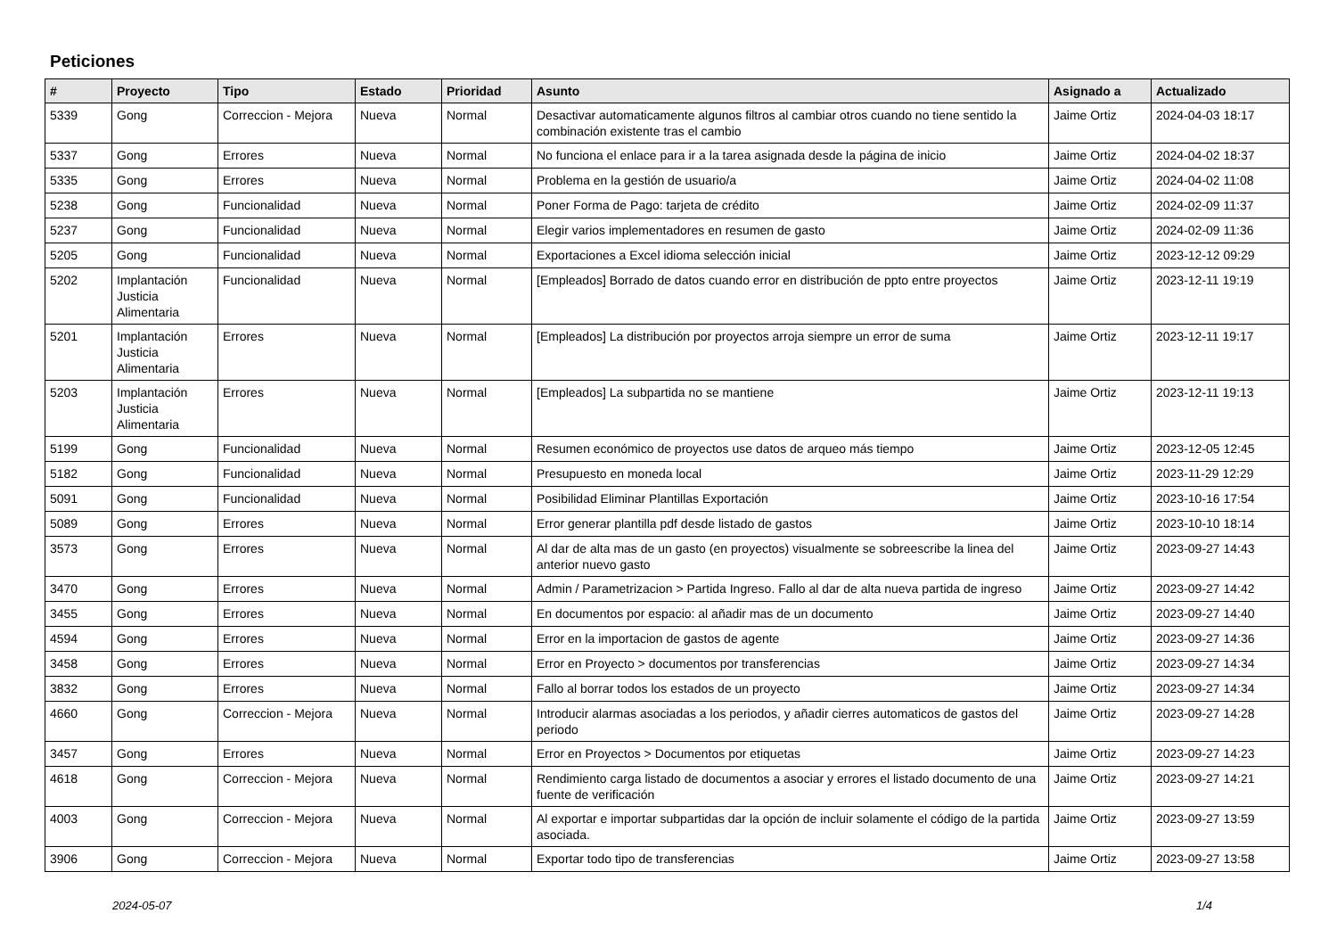Peticiones
| # | Proyecto | Tipo | Estado | Prioridad | Asunto | Asignado a | Actualizado |
| --- | --- | --- | --- | --- | --- | --- | --- |
| 5339 | Gong | Correccion - Mejora | Nueva | Normal | Desactivar automaticamente algunos filtros al cambiar otros cuando no tiene sentido la combinación existente tras el cambio | Jaime Ortiz | 2024-04-03 18:17 |
| 5337 | Gong | Errores | Nueva | Normal | No funciona el enlace para ir a la tarea asignada desde la página de inicio | Jaime Ortiz | 2024-04-02 18:37 |
| 5335 | Gong | Errores | Nueva | Normal | Problema en la gestión de usuario/a | Jaime Ortiz | 2024-04-02 11:08 |
| 5238 | Gong | Funcionalidad | Nueva | Normal | Poner Forma de Pago: tarjeta de crédito | Jaime Ortiz | 2024-02-09 11:37 |
| 5237 | Gong | Funcionalidad | Nueva | Normal | Elegir varios implementadores en resumen de gasto | Jaime Ortiz | 2024-02-09 11:36 |
| 5205 | Gong | Funcionalidad | Nueva | Normal | Exportaciones a Excel idioma selección inicial | Jaime Ortiz | 2023-12-12 09:29 |
| 5202 | Implantación Justicia Alimentaria | Funcionalidad | Nueva | Normal | [Empleados] Borrado de datos cuando error en distribución de ppto entre proyectos | Jaime Ortiz | 2023-12-11 19:19 |
| 5201 | Implantación Justicia Alimentaria | Errores | Nueva | Normal | [Empleados] La distribución por proyectos arroja siempre un error de suma | Jaime Ortiz | 2023-12-11 19:17 |
| 5203 | Implantación Justicia Alimentaria | Errores | Nueva | Normal | [Empleados] La subpartida no se mantiene | Jaime Ortiz | 2023-12-11 19:13 |
| 5199 | Gong | Funcionalidad | Nueva | Normal | Resumen económico de proyectos use datos de arqueo más tiempo | Jaime Ortiz | 2023-12-05 12:45 |
| 5182 | Gong | Funcionalidad | Nueva | Normal | Presupuesto en moneda local | Jaime Ortiz | 2023-11-29 12:29 |
| 5091 | Gong | Funcionalidad | Nueva | Normal | Posibilidad Eliminar Plantillas Exportación | Jaime Ortiz | 2023-10-16 17:54 |
| 5089 | Gong | Errores | Nueva | Normal | Error generar plantilla pdf desde listado de gastos | Jaime Ortiz | 2023-10-10 18:14 |
| 3573 | Gong | Errores | Nueva | Normal | Al dar de alta mas de un gasto (en proyectos) visualmente se sobreescribe la linea del anterior nuevo gasto | Jaime Ortiz | 2023-09-27 14:43 |
| 3470 | Gong | Errores | Nueva | Normal | Admin / Parametrizacion > Partida Ingreso. Fallo al dar de alta nueva partida de ingreso | Jaime Ortiz | 2023-09-27 14:42 |
| 3455 | Gong | Errores | Nueva | Normal | En documentos por espacio: al añadir mas de un documento | Jaime Ortiz | 2023-09-27 14:40 |
| 4594 | Gong | Errores | Nueva | Normal | Error en la importacion de gastos de agente | Jaime Ortiz | 2023-09-27 14:36 |
| 3458 | Gong | Errores | Nueva | Normal | Error en Proyecto > documentos por transferencias | Jaime Ortiz | 2023-09-27 14:34 |
| 3832 | Gong | Errores | Nueva | Normal | Fallo al borrar todos los estados de un proyecto | Jaime Ortiz | 2023-09-27 14:34 |
| 4660 | Gong | Correccion - Mejora | Nueva | Normal | Introducir alarmas asociadas a los periodos, y añadir cierres automaticos de gastos del periodo | Jaime Ortiz | 2023-09-27 14:28 |
| 3457 | Gong | Errores | Nueva | Normal | Error en Proyectos > Documentos por etiquetas | Jaime Ortiz | 2023-09-27 14:23 |
| 4618 | Gong | Correccion - Mejora | Nueva | Normal | Rendimiento carga listado de documentos a asociar y errores el listado documento de una fuente de verificación | Jaime Ortiz | 2023-09-27 14:21 |
| 4003 | Gong | Correccion - Mejora | Nueva | Normal | Al exportar e importar subpartidas dar la opción de incluir solamente el código de la partida asociada. | Jaime Ortiz | 2023-09-27 13:59 |
| 3906 | Gong | Correccion - Mejora | Nueva | Normal | Exportar todo tipo de transferencias | Jaime Ortiz | 2023-09-27 13:58 |
2024-05-07 1/4